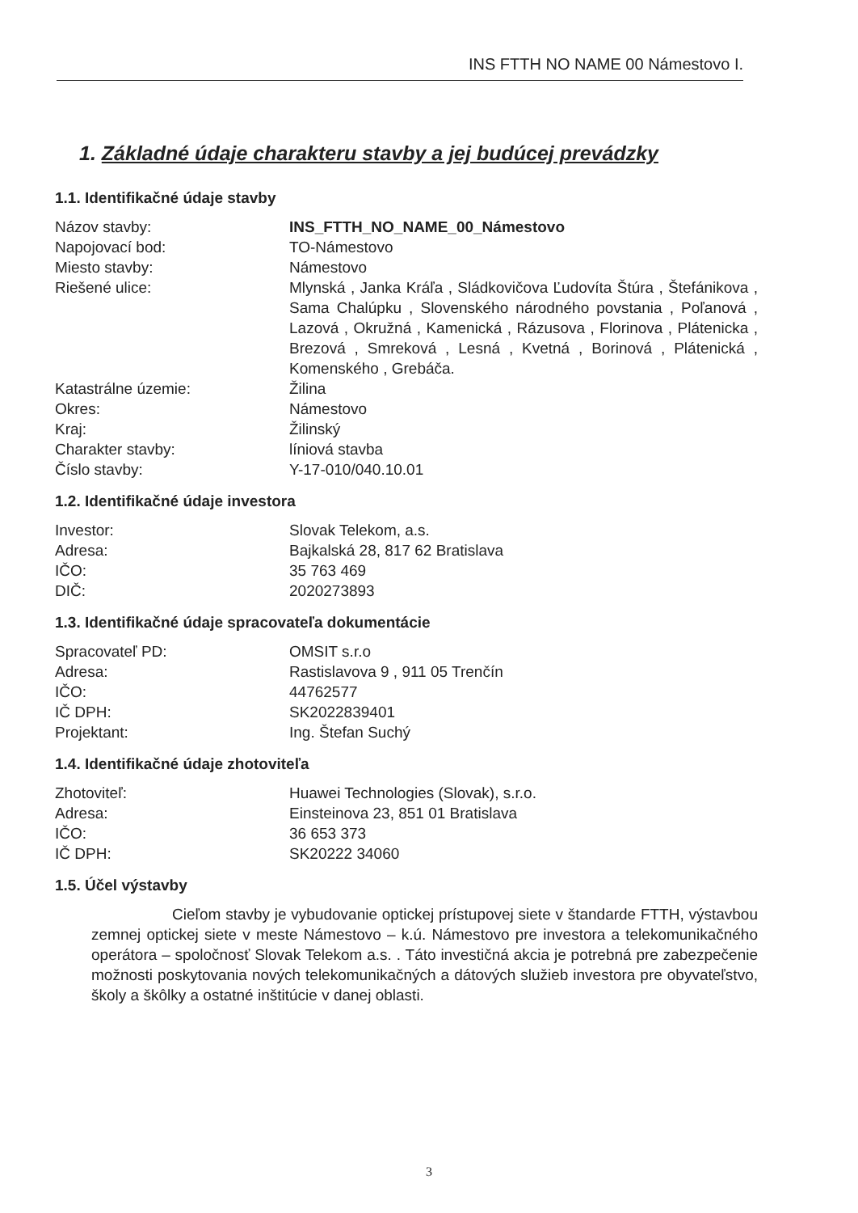INS FTTH NO NAME 00 Námestovo I.
1. Základné údaje charakteru stavby a jej budúcej prevádzky
1.1. Identifikačné údaje stavby
| Názov stavby: | INS_FTTH_NO_NAME_00_Námestovo |
| Napojovací bod: | TO-Námestovo |
| Miesto stavby: | Námestovo |
| Riešené ulice: | Mlynská , Janka Kráľa , Sládkovičova Ľudovíta Štúra , Štefánikova , Sama Chalúpku , Slovenského národného povstania , Poľanová , Lazová , Okružná , Kamenická , Rázusova , Florinova , Plátenicka , Brezová , Smreková , Lesná , Kvetná , Borinová , Plátenická , Komenského , Grebáča. |
| Katastrálne územie: | Žilina |
| Okres: | Námestovo |
| Kraj: | Žilinský |
| Charakter stavby: | líniová stavba |
| Číslo stavby: | Y-17-010/040.10.01 |
1.2. Identifikačné údaje investora
| Investor: | Slovak Telekom, a.s. |
| Adresa: | Bajkalská 28, 817 62 Bratislava |
| IČO: | 35 763 469 |
| DIČ: | 2020273893 |
1.3. Identifikačné údaje spracovateľa dokumentácie
| Spracovateľ PD: | OMSIT s.r.o |
| Adresa: | Rastislavova 9 , 911 05 Trenčín |
| IČO: | 44762577 |
| IČ DPH: | SK2022839401 |
| Projektant: | Ing. Štefan Suchý |
1.4. Identifikačné údaje zhotoviteľa
| Zhotoviteľ: | Huawei Technologies (Slovak), s.r.o. |
| Adresa: | Einsteinova 23, 851 01 Bratislava |
| IČO: | 36 653 373 |
| IČ DPH: | SK20222 34060 |
1.5. Účel výstavby
Cieľom stavby je vybudovanie optickej prístupovej siete v štandarde FTTH, výstavbou zemnej optickej siete v meste Námestovo – k.ú. Námestovo pre investora a telekomunikačného operátora – spoločnosť Slovak Telekom a.s. . Táto investičná akcia je potrebná pre zabezpečenie možnosti poskytovania nových telekomunikačných a dátových služieb investora pre obyvateľstvo, školy a škôlky a ostatné inštitúcie v danej oblasti.
3